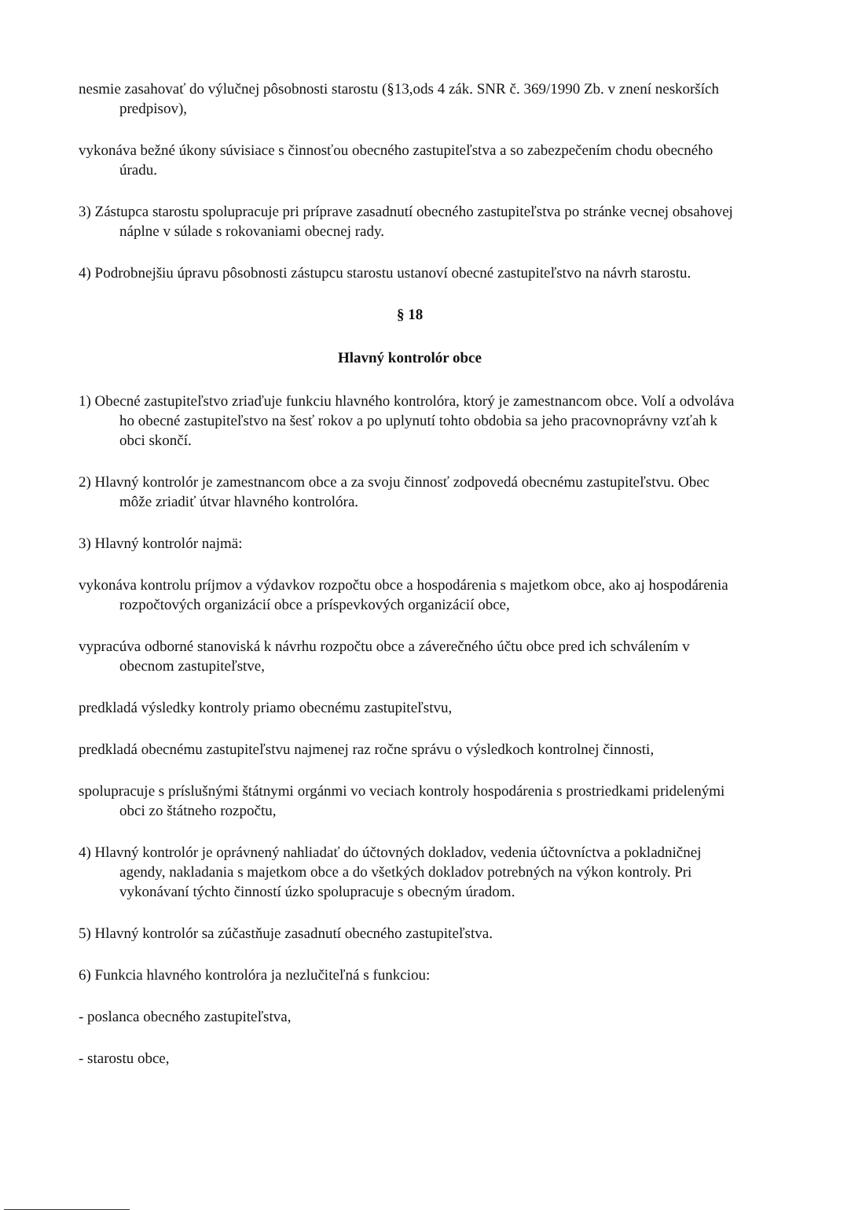nesmie zasahovať do výlučnej pôsobnosti starostu (§13,ods 4 zák. SNR č. 369/1990 Zb. v znení neskorších predpisov),
vykonáva bežné úkony súvisiace s činnosťou obecného zastupiteľstva a so zabezpečením chodu obecného úradu.
3) Zástupca starostu spolupracuje pri príprave zasadnutí obecného zastupiteľstva po stránke vecnej obsahovej náplne v súlade s rokovaniami obecnej rady.
4) Podrobnejšiu úpravu pôsobnosti zástupcu starostu ustanoví obecné zastupiteľstvo na návrh starostu.
§ 18
Hlavný kontrolór obce
1) Obecné zastupiteľstvo zriaďuje funkciu hlavného kontrolóra, ktorý je zamestnancom obce. Volí a odvoláva ho obecné zastupiteľstvo na šesť rokov a po uplynutí tohto obdobia sa jeho pracovnoprávny vzťah k obci skončí.
2) Hlavný kontrolór je zamestnancom obce a za svoju činnosť zodpovedá obecnému zastupiteľstvu. Obec môže zriadiť útvar hlavného kontrolóra.
3) Hlavný kontrolór najmä:
vykonáva kontrolu príjmov a výdavkov rozpočtu obce a hospodárenia s majetkom obce, ako aj hospodárenia rozpočtových organizácií obce a príspevkových organizácií obce,
vypracúva odborné stanoviská k návrhu rozpočtu obce a záverečného účtu obce pred ich schválením v obecnom zastupiteľstve,
predkladá výsledky kontroly priamo obecnému zastupiteľstvu,
predkladá obecnému zastupiteľstvu najmenej raz ročne správu o výsledkoch kontrolnej činnosti,
spolupracuje s príslušnými štátnymi orgánmi vo veciach kontroly hospodárenia s prostriedkami pridelenými obci zo štátneho rozpočtu,
4) Hlavný kontrolór je oprávnený nahliadať do účtovných dokladov, vedenia účtovníctva a pokladničnej agendy, nakladania s majetkom obce a do všetkých dokladov potrebných na výkon kontroly. Pri vykonávaní týchto činností úzko spolupracuje s obecným úradom.
5) Hlavný kontrolór sa zúčastňuje zasadnutí obecného zastupiteľstva.
6) Funkcia hlavného kontrolóra ja nezlučiteľná s funkciou:
- poslanca obecného zastupiteľstva,
- starostu obce,